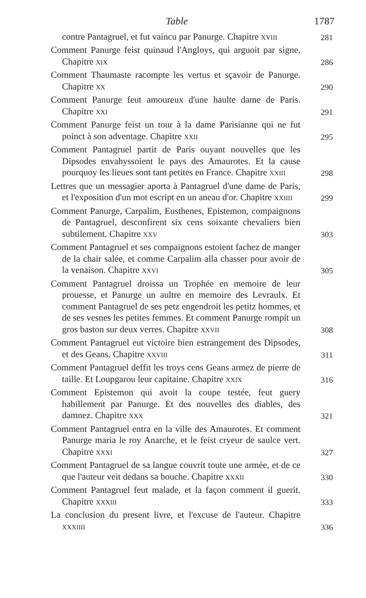Table 1787
contre Pantagruel, et fut vaincu par Panurge. Chapitre XVIII
281
Comment Panurge feist quinaud l'Angloys, qui arguoit par signe. Chapitre XIX
286
Comment Thaumaste racompte les vertus et sçavoir de Panurge. Chapitre XX
290
Comment Panurge feut amoureux d'une haulte dame de Paris. Chapitre XXI
291
Comment Panurge feist un tour à la dame Parisianne qui ne fut poinct à son adventage. Chapitre XXII
295
Comment Pantagruel partit de Paris ouyant nouvelles que les Dipsodes envahyssoient le pays des Amaurotes. Et la cause pourquoy les lieues sont tant petites en France. Chapitre XXIII
298
Lettres que un messagier aporta à Pantagruel d'une dame de Paris, et l'exposition d'un mot escript en un aneau d'or. Chapitre XXIIII
299
Comment Panurge, Carpalim, Eusthenes, Epistemon, compaignons de Pantagruel, desconfirent six cens soixante chevaliers bien subtilement. Chapitre XXV
303
Comment Pantagruel et ses compaignons estoient fachez de manger de la chair salée, et comme Carpalim alla chasser pour avoir de la venaison. Chapitre XXVI
305
Comment Pantagruel droissa un Trophée en memoire de leur prouesse, et Panurge un aultre en memoire des Levraulx. Et comment Pantagruel de ses petz engendroit les petitz hommes, et de ses vesnes les petites femmes. Et comment Panurge rompit un gros baston sur deux verres. Chapitre XXVII
308
Comment Pantagruel eut victoire bien estrangement des Dipsodes, et des Geans. Chapitre XXVIII
311
Comment Pantagruel deffit les troys cens Geans armez de pierre de taille. Et Loupgarou leur capitaine. Chapitre XXIX
316
Comment Epistemon qui avoit la coupe testée, feut guery habillement par Panurge. Et des nouvelles des diables, des damnez. Chapitre XXX
321
Comment Pantagruel entra en la ville des Amaurotes. Et comment Panurge maria le roy Anarche, et le feist cryeur de saulce vert. Chapitre XXXI
327
Comment Pantagruel de sa langue couvrit toute une armée, et de ce que l'auteur veit dedans sa bouche. Chapitre XXXII
330
Comment Pantagruel feut malade, et la façon comment il guerit. Chapitre XXXIII
333
La conclusion du present livre, et l'excuse de l'auteur. Chapitre XXXIIII
336